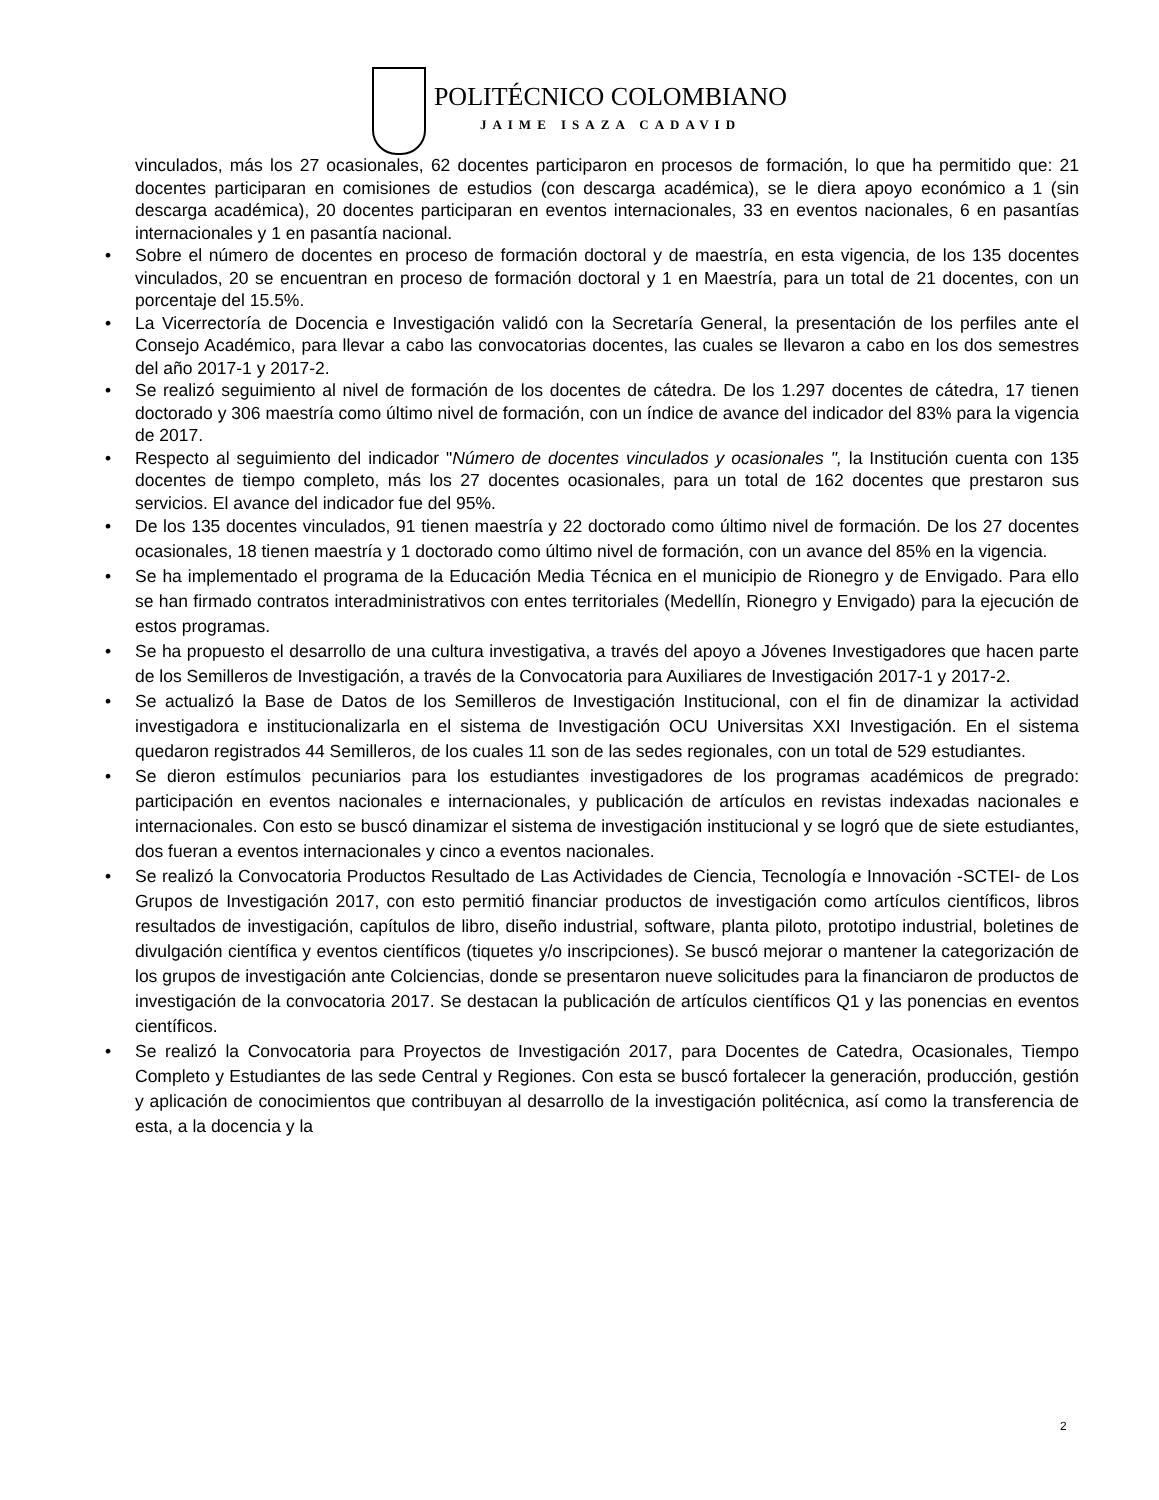POLITÉCNICO COLOMBIANO
JAIME ISAZA CADAVID
vinculados, más los 27 ocasionales, 62 docentes participaron en procesos de formación, lo que ha permitido que: 21 docentes participaran en comisiones de estudios (con descarga académica), se le diera apoyo económico a 1 (sin descarga académica), 20 docentes participaran en eventos internacionales, 33 en eventos nacionales, 6 en pasantías internacionales y 1 en pasantía nacional.
• Sobre el número de docentes en proceso de formación doctoral y de maestría, en esta vigencia, de los 135 docentes vinculados, 20 se encuentran en proceso de formación doctoral y 1 en Maestría, para un total de 21 docentes, con un porcentaje del 15.5%.
• La Vicerrectoría de Docencia e Investigación validó con la Secretaría General, la presentación de los perfiles ante el Consejo Académico, para llevar a cabo las convocatorias docentes, las cuales se llevaron a cabo en los dos semestres del año 2017-1 y 2017-2.
• Se realizó seguimiento al nivel de formación de los docentes de cátedra. De los 1.297 docentes de cátedra, 17 tienen doctorado y 306 maestría como último nivel de formación, con un índice de avance del indicador del 83% para la vigencia de 2017.
• Respecto al seguimiento del indicador "Número de docentes vinculados y ocasionales ", la Institución cuenta con 135 docentes de tiempo completo, más los 27 docentes ocasionales, para un total de 162 docentes que prestaron sus servicios. El avance del indicador fue del 95%.
• De los 135 docentes vinculados, 91 tienen maestría y 22 doctorado como último nivel de formación. De los 27 docentes ocasionales, 18 tienen maestría y 1 doctorado como último nivel de formación, con un avance del 85% en la vigencia.
• Se ha implementado el programa de la Educación Media Técnica en el municipio de Rionegro y de Envigado. Para ello se han firmado contratos interadministrativos con entes territoriales (Medellín, Rionegro y Envigado) para la ejecución de estos programas.
• Se ha propuesto el desarrollo de una cultura investigativa, a través del apoyo a Jóvenes Investigadores que hacen parte de los Semilleros de Investigación, a través de la Convocatoria para Auxiliares de Investigación 2017-1 y 2017-2.
• Se actualizó la Base de Datos de los Semilleros de Investigación Institucional, con el fin de dinamizar la actividad investigadora e institucionalizarla en el sistema de Investigación OCU Universitas XXI Investigación. En el sistema quedaron registrados 44 Semilleros, de los cuales 11 son de las sedes regionales, con un total de 529 estudiantes.
• Se dieron estímulos pecuniarios para los estudiantes investigadores de los programas académicos de pregrado: participación en eventos nacionales e internacionales, y publicación de artículos en revistas indexadas nacionales e internacionales. Con esto se buscó dinamizar el sistema de investigación institucional y se logró que de siete estudiantes, dos fueran a eventos internacionales y cinco a eventos nacionales.
• Se realizó la Convocatoria Productos Resultado de Las Actividades de Ciencia, Tecnología e Innovación -SCTEI- de Los Grupos de Investigación 2017, con esto permitió financiar productos de investigación como artículos científicos, libros resultados de investigación, capítulos de libro, diseño industrial, software, planta piloto, prototipo industrial, boletines de divulgación científica y eventos científicos (tiquetes y/o inscripciones). Se buscó mejorar o mantener la categorización de los grupos de investigación ante Colciencias, donde se presentaron nueve solicitudes para la financiaron de productos de investigación de la convocatoria 2017. Se destacan la publicación de artículos científicos Q1 y las ponencias en eventos científicos.
• Se realizó la Convocatoria para Proyectos de Investigación 2017, para Docentes de Catedra, Ocasionales, Tiempo Completo y Estudiantes de las sede Central y Regiones. Con esta se buscó fortalecer la generación, producción, gestión y aplicación de conocimientos que contribuyan al desarrollo de la investigación politécnica, así como la transferencia de esta, a la docencia y la
2